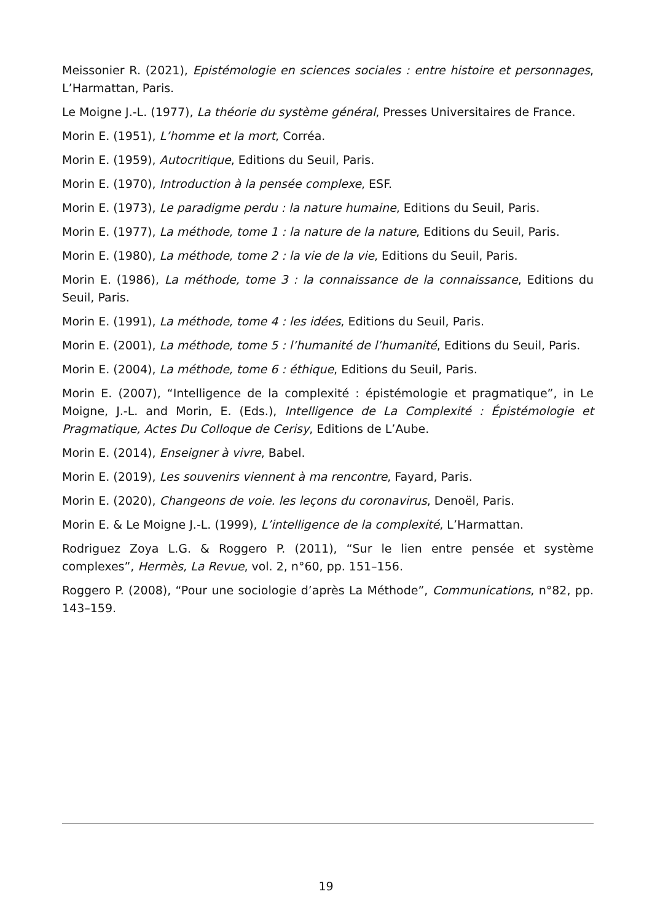Meissonier R. (2021), Epistémologie en sciences sociales : entre histoire et personnages, L’Harmattan, Paris.
Le Moigne J.-L. (1977), La théorie du système général, Presses Universitaires de France.
Morin E. (1951), L’homme et la mort, Corréa.
Morin E. (1959), Autocritique, Editions du Seuil, Paris.
Morin E. (1970), Introduction à la pensée complexe, ESF.
Morin E. (1973), Le paradigme perdu : la nature humaine, Editions du Seuil, Paris.
Morin E. (1977), La méthode, tome 1 : la nature de la nature, Editions du Seuil, Paris.
Morin E. (1980), La méthode, tome 2 : la vie de la vie, Editions du Seuil, Paris.
Morin E. (1986), La méthode, tome 3 : la connaissance de la connaissance, Editions du Seuil, Paris.
Morin E. (1991), La méthode, tome 4 : les idées, Editions du Seuil, Paris.
Morin E. (2001), La méthode, tome 5 : l’humanité de l’humanité, Editions du Seuil, Paris.
Morin E. (2004), La méthode, tome 6 : éthique, Editions du Seuil, Paris.
Morin E. (2007), “Intelligence de la complexité : épistémologie et pragmatique”, in Le Moigne, J.-L. and Morin, E. (Eds.), Intelligence de La Complexité : Épistémologie et Pragmatique, Actes Du Colloque de Cerisy, Editions de L’Aube.
Morin E. (2014), Enseigner à vivre, Babel.
Morin E. (2019), Les souvenirs viennent à ma rencontre, Fayard, Paris.
Morin E. (2020), Changeons de voie. les leçons du coronavirus, Denoël, Paris.
Morin E. & Le Moigne J.-L. (1999), L’intelligence de la complexité, L’Harmattan.
Rodriguez Zoya L.G. & Roggero P. (2011), “Sur le lien entre pensée et système complexes”, Hermès, La Revue, vol. 2, n°60, pp. 151–156.
Roggero P. (2008), “Pour une sociologie d’après La Méthode”, Communications, n°82, pp. 143–159.
19